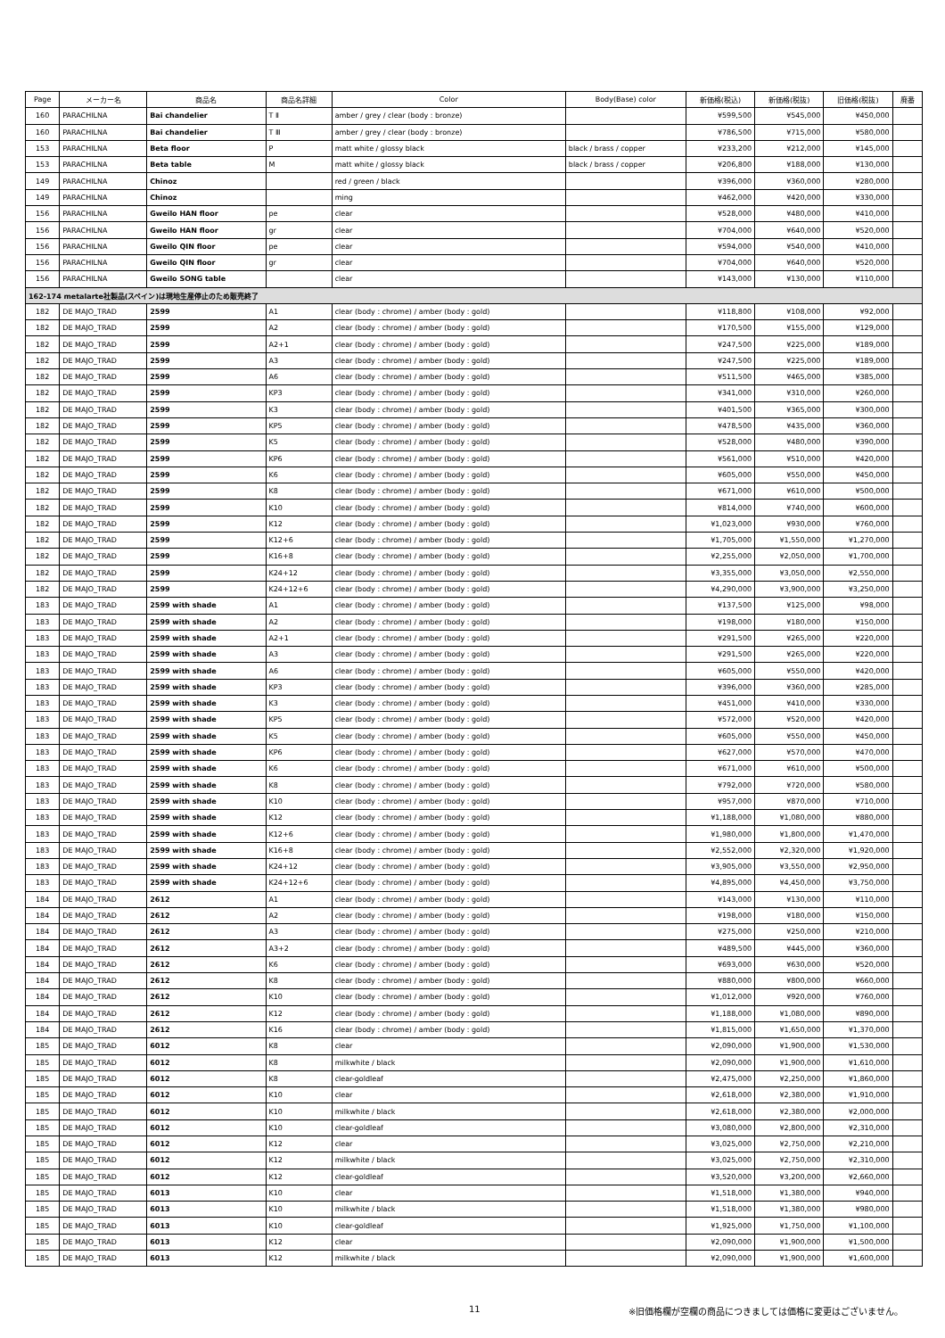| Page | メーカー名 | 商品名 | 商品名詳細 | Color | Body(Base) color | 新価格(税込) | 新価格(税抜) | 旧価格(税抜) | 廃番 |
| --- | --- | --- | --- | --- | --- | --- | --- | --- | --- |
| 160 | PARACHILNA | Bai chandelier | T Ⅱ | amber / grey / clear (body : bronze) | | ¥599,500 | ¥545,000 | ¥450,000 | |
| 160 | PARACHILNA | Bai chandelier | T Ⅲ | amber / grey / clear (body : bronze) | | ¥786,500 | ¥715,000 | ¥580,000 | |
| 153 | PARACHILNA | Beta floor | P | matt white / glossy black | black / brass / copper | ¥233,200 | ¥212,000 | ¥145,000 | |
| 153 | PARACHILNA | Beta table | M | matt white / glossy black | black / brass / copper | ¥206,800 | ¥188,000 | ¥130,000 | |
| 149 | PARACHILNA | Chinoz | | red / green / black | | ¥396,000 | ¥360,000 | ¥280,000 | |
| 149 | PARACHILNA | Chinoz | | ming | | ¥462,000 | ¥420,000 | ¥330,000 | |
| 156 | PARACHILNA | Gweilo HAN floor | pe | clear | | ¥528,000 | ¥480,000 | ¥410,000 | |
| 156 | PARACHILNA | Gweilo HAN floor | gr | clear | | ¥704,000 | ¥640,000 | ¥520,000 | |
| 156 | PARACHILNA | Gweilo QIN floor | pe | clear | | ¥594,000 | ¥540,000 | ¥410,000 | |
| 156 | PARACHILNA | Gweilo QIN floor | gr | clear | | ¥704,000 | ¥640,000 | ¥520,000 | |
| 156 | PARACHILNA | Gweilo SONG table | | clear | | ¥143,000 | ¥130,000 | ¥110,000 | |
| 162-174 metalarte社製品(スペイン)は現地生産停止のため販売終了 | | | | | | | | | |
| 182 | DE MAJO_TRAD | 2599 | A1 | clear (body : chrome) / amber (body : gold) | | ¥118,800 | ¥108,000 | ¥92,000 | |
| 182 | DE MAJO_TRAD | 2599 | A2 | clear (body : chrome) / amber (body : gold) | | ¥170,500 | ¥155,000 | ¥129,000 | |
| 182 | DE MAJO_TRAD | 2599 | A2+1 | clear (body : chrome) / amber (body : gold) | | ¥247,500 | ¥225,000 | ¥189,000 | |
| 182 | DE MAJO_TRAD | 2599 | A3 | clear (body : chrome) / amber (body : gold) | | ¥247,500 | ¥225,000 | ¥189,000 | |
| 182 | DE MAJO_TRAD | 2599 | A6 | clear (body : chrome) / amber (body : gold) | | ¥511,500 | ¥465,000 | ¥385,000 | |
| 182 | DE MAJO_TRAD | 2599 | KP3 | clear (body : chrome) / amber (body : gold) | | ¥341,000 | ¥310,000 | ¥260,000 | |
| 182 | DE MAJO_TRAD | 2599 | K3 | clear (body : chrome) / amber (body : gold) | | ¥401,500 | ¥365,000 | ¥300,000 | |
| 182 | DE MAJO_TRAD | 2599 | KP5 | clear (body : chrome) / amber (body : gold) | | ¥478,500 | ¥435,000 | ¥360,000 | |
| 182 | DE MAJO_TRAD | 2599 | K5 | clear (body : chrome) / amber (body : gold) | | ¥528,000 | ¥480,000 | ¥390,000 | |
| 182 | DE MAJO_TRAD | 2599 | KP6 | clear (body : chrome) / amber (body : gold) | | ¥561,000 | ¥510,000 | ¥420,000 | |
| 182 | DE MAJO_TRAD | 2599 | K6 | clear (body : chrome) / amber (body : gold) | | ¥605,000 | ¥550,000 | ¥450,000 | |
| 182 | DE MAJO_TRAD | 2599 | K8 | clear (body : chrome) / amber (body : gold) | | ¥671,000 | ¥610,000 | ¥500,000 | |
| 182 | DE MAJO_TRAD | 2599 | K10 | clear (body : chrome) / amber (body : gold) | | ¥814,000 | ¥740,000 | ¥600,000 | |
| 182 | DE MAJO_TRAD | 2599 | K12 | clear (body : chrome) / amber (body : gold) | | ¥1,023,000 | ¥930,000 | ¥760,000 | |
| 182 | DE MAJO_TRAD | 2599 | K12+6 | clear (body : chrome) / amber (body : gold) | | ¥1,705,000 | ¥1,550,000 | ¥1,270,000 | |
| 182 | DE MAJO_TRAD | 2599 | K16+8 | clear (body : chrome) / amber (body : gold) | | ¥2,255,000 | ¥2,050,000 | ¥1,700,000 | |
| 182 | DE MAJO_TRAD | 2599 | K24+12 | clear (body : chrome) / amber (body : gold) | | ¥3,355,000 | ¥3,050,000 | ¥2,550,000 | |
| 182 | DE MAJO_TRAD | 2599 | K24+12+6 | clear (body : chrome) / amber (body : gold) | | ¥4,290,000 | ¥3,900,000 | ¥3,250,000 | |
| 183 | DE MAJO_TRAD | 2599 with shade | A1 | clear (body : chrome) / amber (body : gold) | | ¥137,500 | ¥125,000 | ¥98,000 | |
| 183 | DE MAJO_TRAD | 2599 with shade | A2 | clear (body : chrome) / amber (body : gold) | | ¥198,000 | ¥180,000 | ¥150,000 | |
| 183 | DE MAJO_TRAD | 2599 with shade | A2+1 | clear (body : chrome) / amber (body : gold) | | ¥291,500 | ¥265,000 | ¥220,000 | |
| 183 | DE MAJO_TRAD | 2599 with shade | A3 | clear (body : chrome) / amber (body : gold) | | ¥291,500 | ¥265,000 | ¥220,000 | |
| 183 | DE MAJO_TRAD | 2599 with shade | A6 | clear (body : chrome) / amber (body : gold) | | ¥605,000 | ¥550,000 | ¥420,000 | |
| 183 | DE MAJO_TRAD | 2599 with shade | KP3 | clear (body : chrome) / amber (body : gold) | | ¥396,000 | ¥360,000 | ¥285,000 | |
| 183 | DE MAJO_TRAD | 2599 with shade | K3 | clear (body : chrome) / amber (body : gold) | | ¥451,000 | ¥410,000 | ¥330,000 | |
| 183 | DE MAJO_TRAD | 2599 with shade | KP5 | clear (body : chrome) / amber (body : gold) | | ¥572,000 | ¥520,000 | ¥420,000 | |
| 183 | DE MAJO_TRAD | 2599 with shade | K5 | clear (body : chrome) / amber (body : gold) | | ¥605,000 | ¥550,000 | ¥450,000 | |
| 183 | DE MAJO_TRAD | 2599 with shade | KP6 | clear (body : chrome) / amber (body : gold) | | ¥627,000 | ¥570,000 | ¥470,000 | |
| 183 | DE MAJO_TRAD | 2599 with shade | K6 | clear (body : chrome) / amber (body : gold) | | ¥671,000 | ¥610,000 | ¥500,000 | |
| 183 | DE MAJO_TRAD | 2599 with shade | K8 | clear (body : chrome) / amber (body : gold) | | ¥792,000 | ¥720,000 | ¥580,000 | |
| 183 | DE MAJO_TRAD | 2599 with shade | K10 | clear (body : chrome) / amber (body : gold) | | ¥957,000 | ¥870,000 | ¥710,000 | |
| 183 | DE MAJO_TRAD | 2599 with shade | K12 | clear (body : chrome) / amber (body : gold) | | ¥1,188,000 | ¥1,080,000 | ¥880,000 | |
| 183 | DE MAJO_TRAD | 2599 with shade | K12+6 | clear (body : chrome) / amber (body : gold) | | ¥1,980,000 | ¥1,800,000 | ¥1,470,000 | |
| 183 | DE MAJO_TRAD | 2599 with shade | K16+8 | clear (body : chrome) / amber (body : gold) | | ¥2,552,000 | ¥2,320,000 | ¥1,920,000 | |
| 183 | DE MAJO_TRAD | 2599 with shade | K24+12 | clear (body : chrome) / amber (body : gold) | | ¥3,905,000 | ¥3,550,000 | ¥2,950,000 | |
| 183 | DE MAJO_TRAD | 2599 with shade | K24+12+6 | clear (body : chrome) / amber (body : gold) | | ¥4,895,000 | ¥4,450,000 | ¥3,750,000 | |
| 184 | DE MAJO_TRAD | 2612 | A1 | clear (body : chrome) / amber (body : gold) | | ¥143,000 | ¥130,000 | ¥110,000 | |
| 184 | DE MAJO_TRAD | 2612 | A2 | clear (body : chrome) / amber (body : gold) | | ¥198,000 | ¥180,000 | ¥150,000 | |
| 184 | DE MAJO_TRAD | 2612 | A3 | clear (body : chrome) / amber (body : gold) | | ¥275,000 | ¥250,000 | ¥210,000 | |
| 184 | DE MAJO_TRAD | 2612 | A3+2 | clear (body : chrome) / amber (body : gold) | | ¥489,500 | ¥445,000 | ¥360,000 | |
| 184 | DE MAJO_TRAD | 2612 | K6 | clear (body : chrome) / amber (body : gold) | | ¥693,000 | ¥630,000 | ¥520,000 | |
| 184 | DE MAJO_TRAD | 2612 | K8 | clear (body : chrome) / amber (body : gold) | | ¥880,000 | ¥800,000 | ¥660,000 | |
| 184 | DE MAJO_TRAD | 2612 | K10 | clear (body : chrome) / amber (body : gold) | | ¥1,012,000 | ¥920,000 | ¥760,000 | |
| 184 | DE MAJO_TRAD | 2612 | K12 | clear (body : chrome) / amber (body : gold) | | ¥1,188,000 | ¥1,080,000 | ¥890,000 | |
| 184 | DE MAJO_TRAD | 2612 | K16 | clear (body : chrome) / amber (body : gold) | | ¥1,815,000 | ¥1,650,000 | ¥1,370,000 | |
| 185 | DE MAJO_TRAD | 6012 | K8 | clear | | ¥2,090,000 | ¥1,900,000 | ¥1,530,000 | |
| 185 | DE MAJO_TRAD | 6012 | K8 | milkwhite / black | | ¥2,090,000 | ¥1,900,000 | ¥1,610,000 | |
| 185 | DE MAJO_TRAD | 6012 | K8 | clear-goldleaf | | ¥2,475,000 | ¥2,250,000 | ¥1,860,000 | |
| 185 | DE MAJO_TRAD | 6012 | K10 | clear | | ¥2,618,000 | ¥2,380,000 | ¥1,910,000 | |
| 185 | DE MAJO_TRAD | 6012 | K10 | milkwhite / black | | ¥2,618,000 | ¥2,380,000 | ¥2,000,000 | |
| 185 | DE MAJO_TRAD | 6012 | K10 | clear-goldleaf | | ¥3,080,000 | ¥2,800,000 | ¥2,310,000 | |
| 185 | DE MAJO_TRAD | 6012 | K12 | clear | | ¥3,025,000 | ¥2,750,000 | ¥2,210,000 | |
| 185 | DE MAJO_TRAD | 6012 | K12 | milkwhite / black | | ¥3,025,000 | ¥2,750,000 | ¥2,310,000 | |
| 185 | DE MAJO_TRAD | 6012 | K12 | clear-goldleaf | | ¥3,520,000 | ¥3,200,000 | ¥2,660,000 | |
| 185 | DE MAJO_TRAD | 6013 | K10 | clear | | ¥1,518,000 | ¥1,380,000 | ¥940,000 | |
| 185 | DE MAJO_TRAD | 6013 | K10 | milkwhite / black | | ¥1,518,000 | ¥1,380,000 | ¥980,000 | |
| 185 | DE MAJO_TRAD | 6013 | K10 | clear-goldleaf | | ¥1,925,000 | ¥1,750,000 | ¥1,100,000 | |
| 185 | DE MAJO_TRAD | 6013 | K12 | clear | | ¥2,090,000 | ¥1,900,000 | ¥1,500,000 | |
| 185 | DE MAJO_TRAD | 6013 | K12 | milkwhite / black | | ¥2,090,000 | ¥1,900,000 | ¥1,600,000 | |
11 ※旧価格欄が空欄の商品につきましては価格に変更はございません。